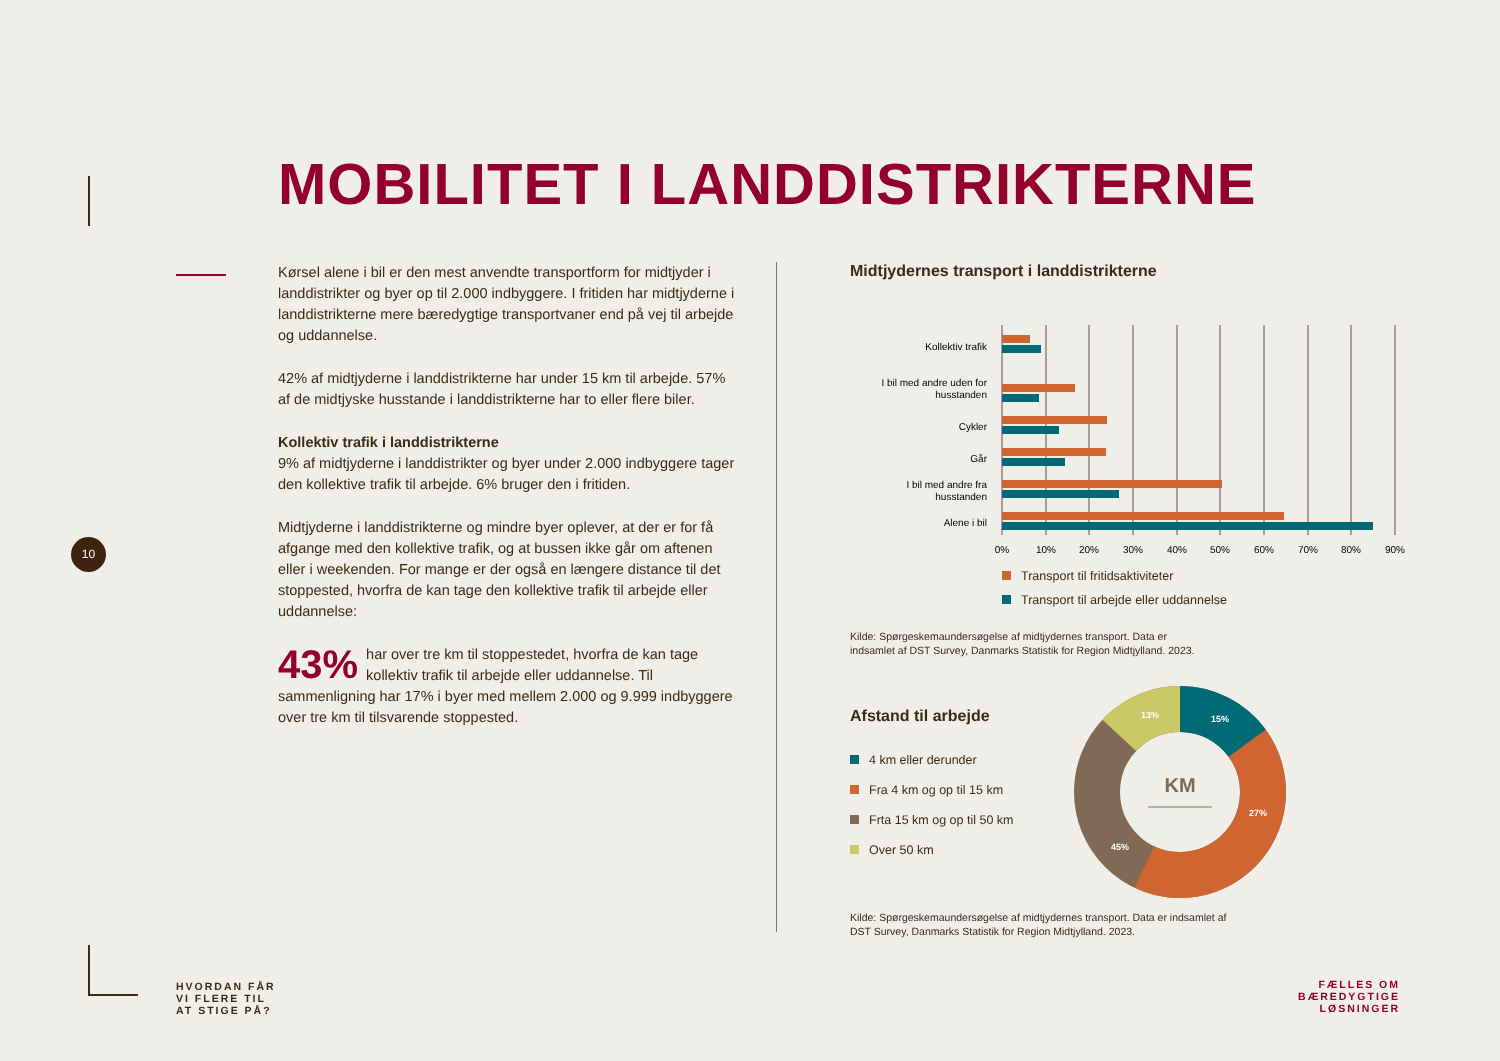MOBILITET I LANDDISTRIKTERNE
Kørsel alene i bil er den mest anvendte transportform for midtjyder i landdistrikter og byer op til 2.000 indbyggere. I fritiden har midtjyderne i landdistrikterne mere bæredygtige transportvaner end på vej til arbejde og uddannelse.
42% af midtjyderne i landdistrikterne har under 15 km til arbejde. 57% af de midtjyske husstande i landdistrikterne har to eller flere biler.
Kollektiv trafik i landdistrikterne
9% af midtjyderne i landdistrikter og byer under 2.000 indbyggere tager den kollektive trafik til arbejde. 6% bruger den i fritiden.
Midtjyderne i landdistrikterne og mindre byer oplever, at der er for få afgange med den kollektive trafik, og at bussen ikke går om aftenen eller i weekenden. For mange er der også en længere distance til det stoppested, hvorfra de kan tage den kollektive trafik til arbejde eller uddannelse:
43% har over tre km til stoppestedet, hvorfra de kan tage kollektiv trafik til arbejde eller uddannelse. Til sammenligning har 17% i byer med mellem 2.000 og 9.999 indbyggere over tre km til tilsvarende stoppested.
10
Midtjydernes transport i landdistrikterne
Kollektiv trafik
I bil med andre uden for
husstanden
Cykler
Går
I bil med andre fra
husstanden
Alene i bil
0%
10%
20%
30%
40%
50%
60%
70%
80%
90%
Transport til fritidsaktiviteter
Transport til arbejde eller uddannelse
Kilde: Spørgeskemaundersøgelse af midtjydernes transport. Data er
indsamlet af DST Survey, Danmarks Statistik for Region Midtjylland. 2023.
Afstand til arbejde
4 km eller derunder
Fra 4 km og op til 15 km
Frta 15 km og op til 50 km
Over 50 km
KM
15%
13%
27%
45%
Kilde: Spørgeskemaundersøgelse af midtjydernes transport. Data er indsamlet af
DST Survey, Danmarks Statistik for Region Midtjylland. 2023.
HVORDAN FÅR
VI FLERE TIL
AT STIGE PÅ?
FÆLLES OM
BÆREDYGTIGE
LØSNINGER